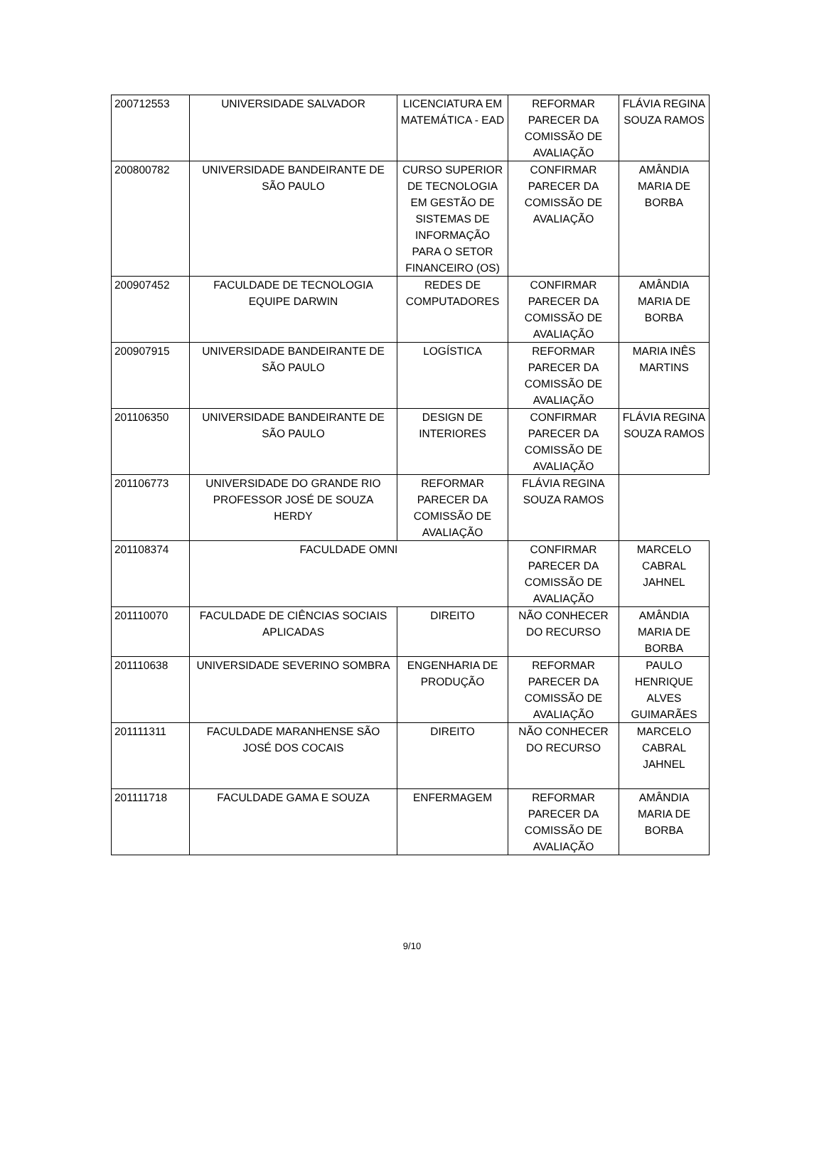| 200712553 | UNIVERSIDADE SALVADOR | LICENCIATURA EM MATEMÁTICA - EAD | REFORMAR PARECER DA COMISSÃO DE AVALIAÇÃO | FLÁVIA REGINA SOUZA RAMOS |
| 200800782 | UNIVERSIDADE BANDEIRANTE DE SÃO PAULO | CURSO SUPERIOR DE TECNOLOGIA EM GESTÃO DE SISTEMAS DE INFORMAÇÃO PARA O SETOR FINANCEIRO (OS) | CONFIRMAR PARECER DA COMISSÃO DE AVALIAÇÃO | AMÂNDIA MARIA DE BORBA |
| 200907452 | FACULDADE DE TECNOLOGIA EQUIPE DARWIN | REDES DE COMPUTADORES | CONFIRMAR PARECER DA COMISSÃO DE AVALIAÇÃO | AMÂNDIA MARIA DE BORBA |
| 200907915 | UNIVERSIDADE BANDEIRANTE DE SÃO PAULO | LOGÍSTICA | REFORMAR PARECER DA COMISSÃO DE AVALIAÇÃO | MARIA INÊS MARTINS |
| 201106350 | UNIVERSIDADE BANDEIRANTE DE SÃO PAULO | DESIGN DE INTERIORES | CONFIRMAR PARECER DA COMISSÃO DE AVALIAÇÃO | FLÁVIA REGINA SOUZA RAMOS |
| 201106773 | UNIVERSIDADE DO GRANDE RIO PROFESSOR JOSÉ DE SOUZA HERDY | REFORMAR PARECER DA COMISSÃO DE AVALIAÇÃO | FLÁVIA REGINA SOUZA RAMOS | |
| 201108374 | FACULDADE OMNI | | CONFIRMAR PARECER DA COMISSÃO DE AVALIAÇÃO | MARCELO CABRAL JAHNEL |
| 201110070 | FACULDADE DE CIÊNCIAS SOCIAIS APLICADAS | DIREITO | NÃO CONHECER DO RECURSO | AMÂNDIA MARIA DE BORBA |
| 201110638 | UNIVERSIDADE SEVERINO SOMBRA | ENGENHARIA DE PRODUÇÃO | REFORMAR PARECER DA COMISSÃO DE AVALIAÇÃO | PAULO HENRIQUE ALVES GUIMARÃES |
| 201111311 | FACULDADE MARANHENSE SÃO JOSÉ DOS COCAIS | DIREITO | NÃO CONHECER DO RECURSO | MARCELO CABRAL JAHNEL |
| 201111718 | FACULDADE GAMA E SOUZA | ENFERMAGEM | REFORMAR PARECER DA COMISSÃO DE AVALIAÇÃO | AMÂNDIA MARIA DE BORBA |
9/10